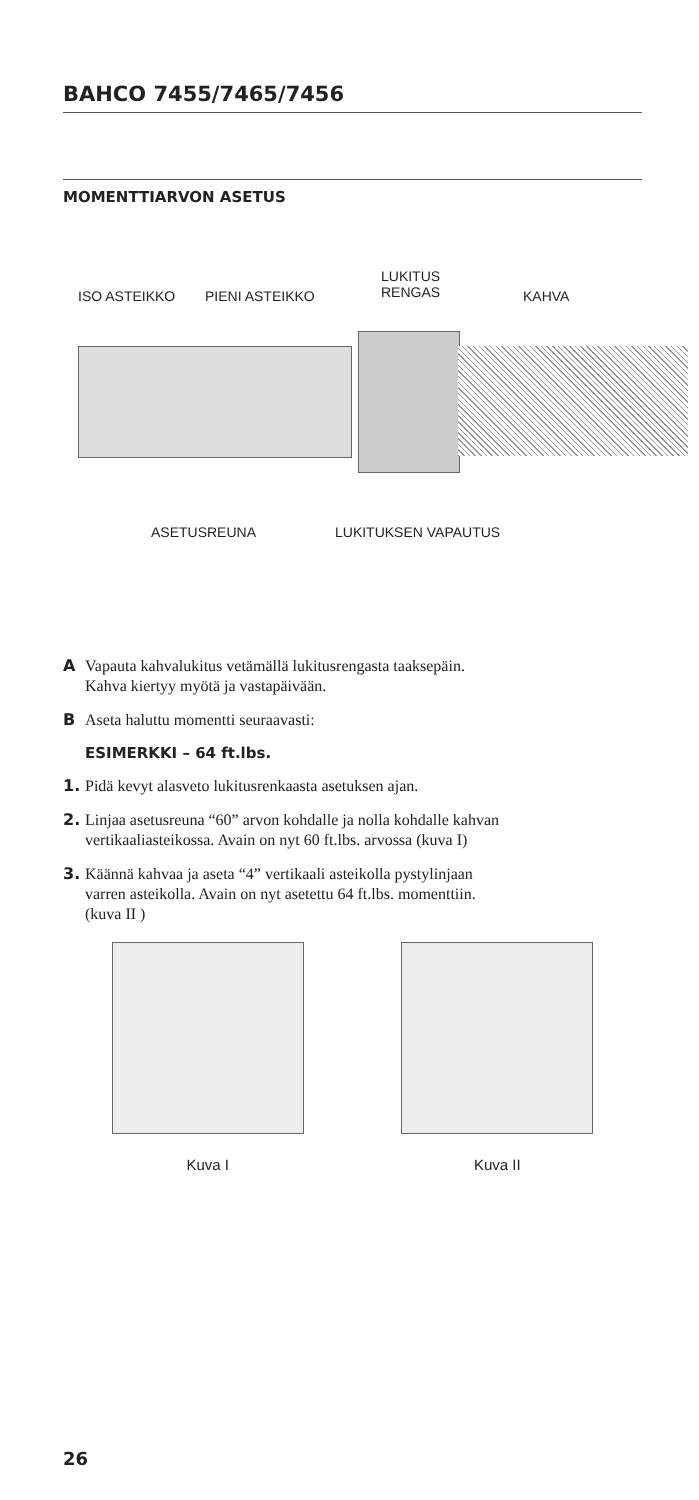BAHCO 7455/7465/7456
MOMENTTIARVON ASETUS
ISO ASTEIKKO PIENI ASTEIKKO
LUKITUS
RENGAS KAHVA
ASETUSREUNA LUKITUKSEN VAPAUTUS
A Vapauta kahvalukitus vetämällä lukitusrengasta taaksepäin.
Kahva kiertyy myötä ja vastapäivään.
B Aseta haluttu momentti seuraavasti:
ESIMERKKI – 64 ft.lbs.
1. Pidä kevyt alasveto lukitusrenkaasta asetuksen ajan.
2. Linjaa asetusreuna “60” arvon kohdalle ja nolla kohdalle kahvan
vertikaaliasteikossa. Avain on nyt 60 ft.lbs. arvossa (kuva I)
3. Käännä kahvaa ja aseta “4” vertikaali asteikolla pystylinjaan
varren asteikolla. Avain on nyt asetettu 64 ft.lbs. momenttiin.
(kuva II )
Kuva I Kuva II
26